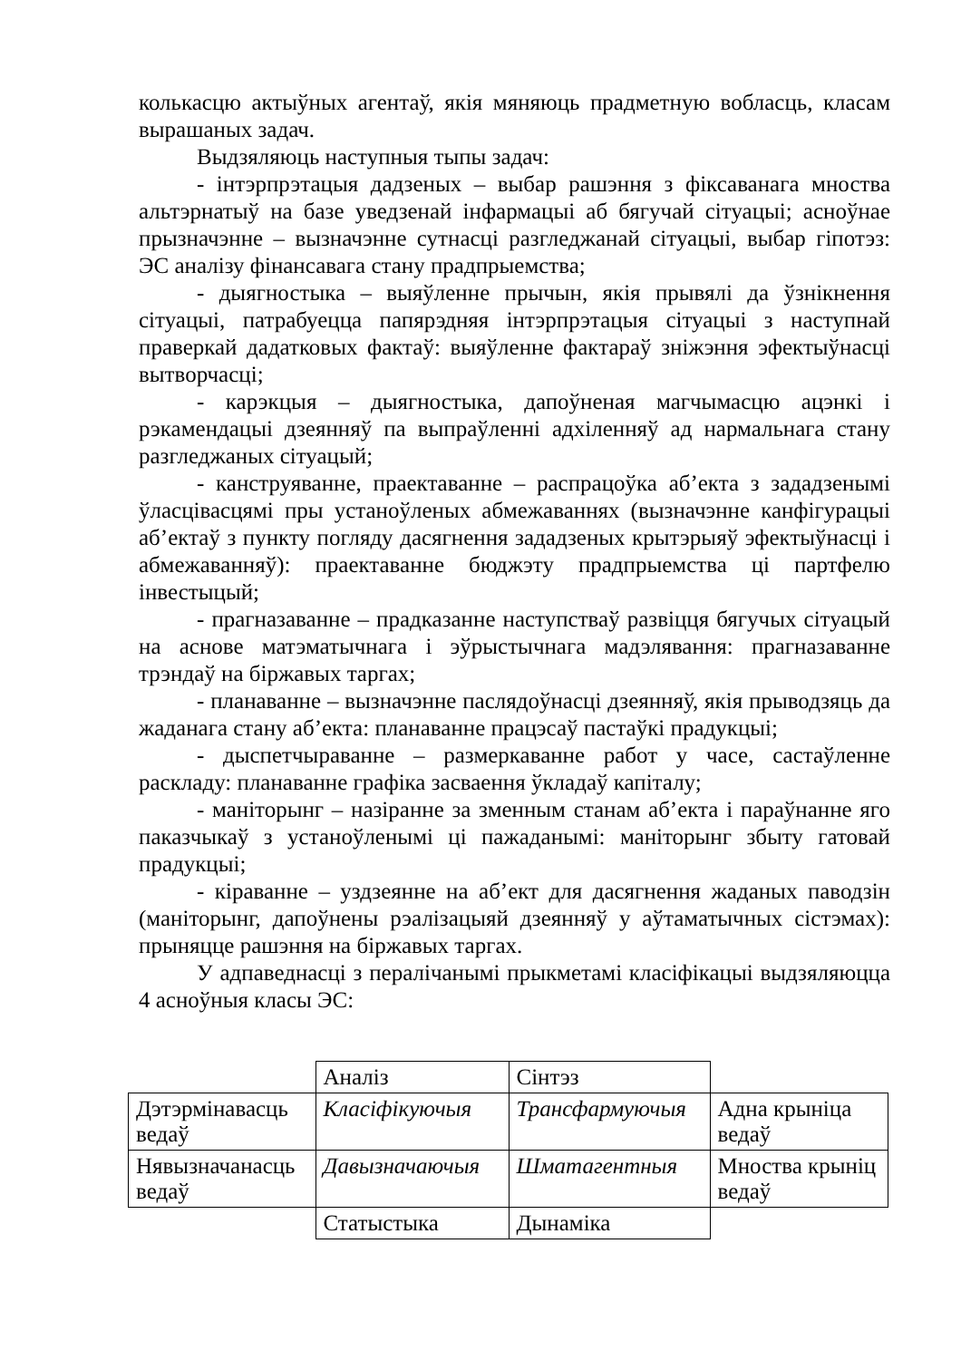колькасцю актыўных агентаў, якія мяняюць прадметную вобласць, класам вырашаных задач.
Выдзяляюць наступныя тыпы задач:
- інтэрпрэтацыя дадзеных – выбар рашэння з фіксаванага мноства альтэрнатыў на базе уведзенай інфармацыі аб бягучай сітуацыі; асноўнае прызначэнне – вызначэнне сутнасці разгледжанай сітуацыі, выбар гіпотэз: ЭС аналізу фінансавага стану прадпрыемства;
- дыягностыка – выяўленне прычын, якія прывялі да ўзнікнення сітуацыі, патрабуецца папярэдняя інтэрпрэтацыя сітуацыі з наступнай праверкай дадатковых фактаў: выяўленне фактараў зніжэння эфектыўнасці вытворчасці;
- карэкцыя – дыягностыка, дапоўненая магчымасцю ацэнкі і рэкамендацыі дзеянняў па выпраўленні адхіленняў ад нармальнага стану разгледжаных сітуацый;
- канструяванне, праектаванне – распрацоўка аб’екта з зададзенымі ўласцівасцямі пры устаноўленых абмежаваннях (вызначэнне канфігурацыі аб’ектаў з пункту погляду дасягнення зададзеных крытэрыяў эфектыўнасці і абмежаванняў): праектаванне бюджэту прадпрыемства ці партфелю інвестыцый;
- прагназаванне – прадказанне наступстваў развіцця бягучых сітуацый на аснове матэматычнага і эўрыстычнага мадэлявання: прагназаванне трэндаў на біржавых таргах;
- планаванне – вызначэнне паслядоўнасці дзеянняў, якія прыводзяць да жаданага стану аб’екта: планаванне працэсаў пастаўкі прадукцыі;
- дыспетчыраванне – размеркаванне работ у часе, састаўленне раскладу: планаванне графіка засваення ўкладаў капіталу;
- маніторынг – назіранне за зменным станам аб’екта і параўнанне яго паказчыкаў з устаноўленымі ці пажаданымі: маніторынг збыту гатовай прадукцыі;
- кіраванне – уздзеянне на аб’ект для дасягнення жаданых паводзін (маніторынг, дапоўнены рэалізацыяй дзеянняў у аўтаматычных сістэмах): прыняцце рашэння на біржавых таргах.
У адпаведнасці з пералічанымі прыкметамі класіфікацыі выдзяляюцца 4 асноўныя класы ЭС:
| | Аналіз | Сінтэз | |
| Дэтэрмінавасць ведаў | Класіфікуючыя | Трансфармуючыя | Адна крыніца ведаў |
| Нявызначанасць ведаў | Давызначаючыя | Шматагентныя | Мноства крыніц ведаў |
| | Статыстыка | Дынаміка | |